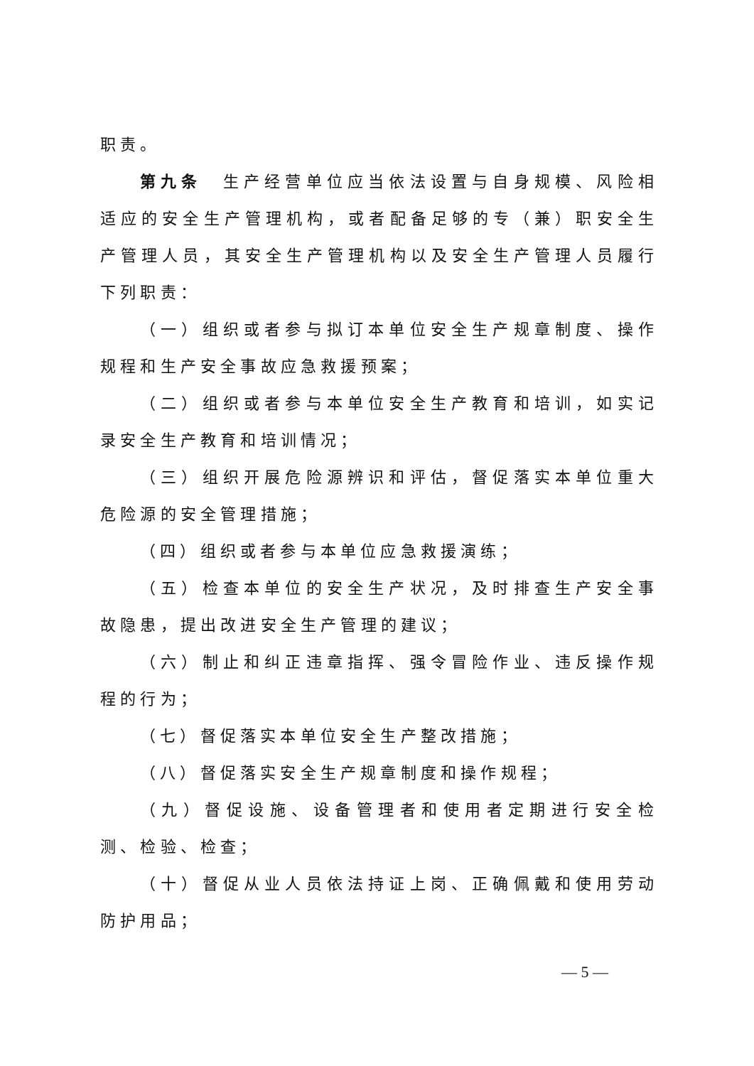职责。
第九条　生产经营单位应当依法设置与自身规模、风险相适应的安全生产管理机构，或者配备足够的专（兼）职安全生产管理人员，其安全生产管理机构以及安全生产管理人员履行下列职责：
（一）组织或者参与拟订本单位安全生产规章制度、操作规程和生产安全事故应急救援预案；
（二）组织或者参与本单位安全生产教育和培训，如实记录安全生产教育和培训情况；
（三）组织开展危险源辨识和评估，督促落实本单位重大危险源的安全管理措施；
（四）组织或者参与本单位应急救援演练；
（五）检查本单位的安全生产状况，及时排查生产安全事故隐患，提出改进安全生产管理的建议；
（六）制止和纠正违章指挥、强令冒险作业、违反操作规程的行为；
（七）督促落实本单位安全生产整改措施；
（八）督促落实安全生产规章制度和操作规程；
（九）督促设施、设备管理者和使用者定期进行安全检测、检验、检查；
（十）督促从业人员依法持证上岗、正确佩戴和使用劳动防护用品；
— 5 —